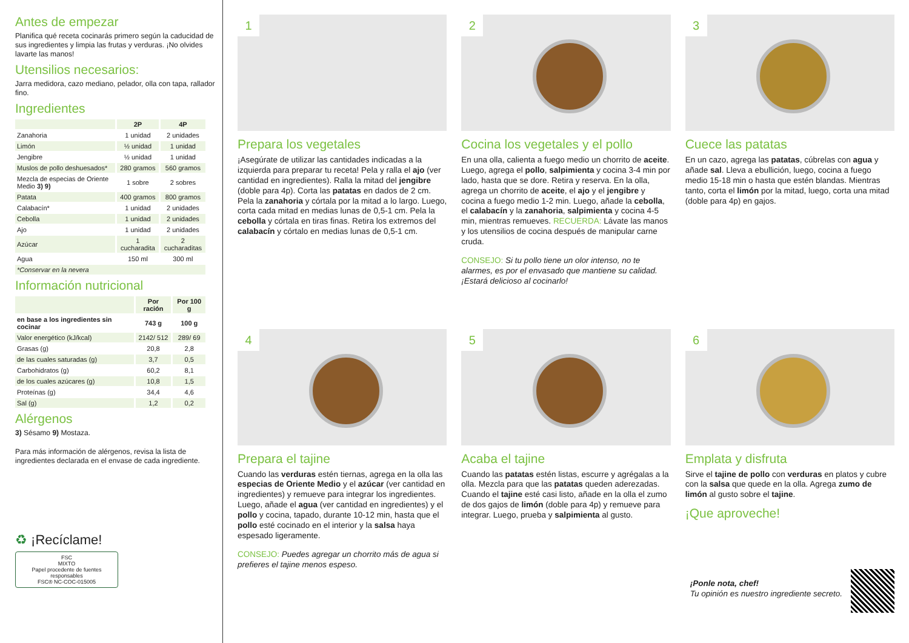Antes de empezar
Planifica qué receta cocinarás primero según la caducidad de sus ingredientes y limpia las frutas y verduras. ¡No olvides lavarte las manos!
Utensilios necesarios:
Jarra medidora, cazo mediano, pelador, olla con tapa, rallador fino.
Ingredientes
| | 2P | 4P |
| --- | --- | --- |
| Zanahoria | 1 unidad | 2 unidades |
| Limón | ½ unidad | 1 unidad |
| Jengibre | ½ unidad | 1 unidad |
| Muslos de pollo deshuesados* | 280 gramos | 560 gramos |
| Mezcla de especias de Oriente Medio 3) 9) | 1 sobre | 2 sobres |
| Patata | 400 gramos | 800 gramos |
| Calabacín* | 1 unidad | 2 unidades |
| Cebolla | 1 unidad | 2 unidades |
| Ajo | 1 unidad | 2 unidades |
| Azúcar | 1 cucharadita | 2 cucharaditas |
| Agua | 150 ml | 300 ml |
| *Conservar en la nevera | | |
Información nutricional
| | Por ración | Por 100 g |
| --- | --- | --- |
| en base a los ingredientes sin cocinar | 743 g | 100 g |
| Valor energético (kJ/kcal) | 2142/ 512 | 289/ 69 |
| Grasas (g) | 20,8 | 2,8 |
| de las cuales saturadas (g) | 3,7 | 0,5 |
| Carbohidratos (g) | 60,2 | 8,1 |
| de los cuales azúcares (g) | 10,8 | 1,5 |
| Proteínas (g) | 34,4 | 4,6 |
| Sal (g) | 1,2 | 0,2 |
Alérgenos
3) Sésamo 9) Mostaza.
Para más información de alérgenos, revisa la lista de ingredientes declarada en el envase de cada ingrediente.
♻ ¡Recíclame!
FSC
MIXTO
Papel procedente de fuentes responsables
FSC® NC-COC-015005
1
Prepara los vegetales
¡Asegúrate de utilizar las cantidades indicadas a la izquierda para preparar tu receta! Pela y ralla el ajo (ver cantidad en ingredientes). Ralla la mitad del jengibre (doble para 4p). Corta las patatas en dados de 2 cm. Pela la zanahoria y córtala por la mitad a lo largo. Luego, corta cada mitad en medias lunas de 0,5-1 cm. Pela la cebolla y córtala en tiras finas. Retira los extremos del calabacín y córtalo en medias lunas de 0,5-1 cm.
2
Cocina los vegetales y el pollo
En una olla, calienta a fuego medio un chorrito de aceite. Luego, agrega el pollo, salpimienta y cocina 3-4 min por lado, hasta que se dore. Retira y reserva. En la olla, agrega un chorrito de aceite, el ajo y el jengibre y cocina a fuego medio 1-2 min. Luego, añade la cebolla, el calabacín y la zanahoria, salpimienta y cocina 4-5 min, mientras remueves. RECUERDA: Lávate las manos y los utensilios de cocina después de manipular carne cruda.
CONSEJO: Si tu pollo tiene un olor intenso, no te alarmes, es por el envasado que mantiene su calidad. ¡Estará delicioso al cocinarlo!
3
Cuece las patatas
En un cazo, agrega las patatas, cúbrelas con agua y añade sal. Lleva a ebullición, luego, cocina a fuego medio 15-18 min o hasta que estén blandas. Mientras tanto, corta el limón por la mitad, luego, corta una mitad (doble para 4p) en gajos.
4
Prepara el tajine
Cuando las verduras estén tiernas, agrega en la olla las especias de Oriente Medio y el azúcar (ver cantidad en ingredientes) y remueve para integrar los ingredientes. Luego, añade el agua (ver cantidad en ingredientes) y el pollo y cocina, tapado, durante 10-12 min, hasta que el pollo esté cocinado en el interior y la salsa haya espesado ligeramente.
CONSEJO: Puedes agregar un chorrito más de agua si prefieres el tajine menos espeso.
5
Acaba el tajine
Cuando las patatas estén listas, escurre y agrégalas a la olla. Mezcla para que las patatas queden aderezadas. Cuando el tajine esté casi listo, añade en la olla el zumo de dos gajos de limón (doble para 4p) y remueve para integrar. Luego, prueba y salpimienta al gusto.
6
Emplata y disfruta
Sirve el tajine de pollo con verduras en platos y cubre con la salsa que quede en la olla. Agrega zumo de limón al gusto sobre el tajine.
¡Que aproveche!
¡Ponle nota, chef!
Tu opinión es nuestro ingrediente secreto.